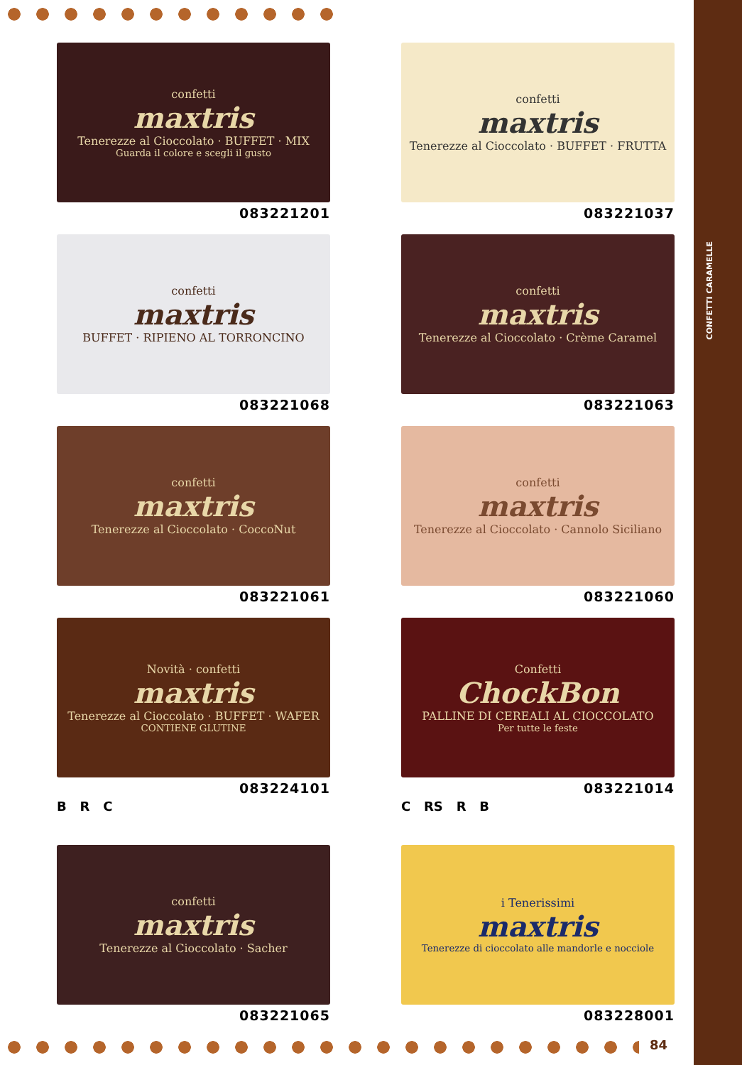CONFETTI CARAMELLE
confetti
maxtris
Tenerezze al Cioccolato · BUFFET · MIX
Guarda il colore e scegli il gusto
083221201
confetti
maxtris
Tenerezze al Cioccolato · BUFFET · FRUTTA
083221037
confetti
maxtris
BUFFET · RIPIENO AL TORRONCINO
083221068
confetti
maxtris
Tenerezze al Cioccolato · Crème Caramel
083221063
confetti
maxtris
Tenerezze al Cioccolato · CoccoNut
083221061
confetti
maxtris
Tenerezze al Cioccolato · Cannolo Siciliano
083221060
Novità · confetti
maxtris
Tenerezze al Cioccolato · BUFFET · WAFER
CONTIENE GLUTINE
083224101
B R C
Confetti
ChockBon
PALLINE DI CEREALI AL CIOCCOLATO
Per tutte le feste
083221014
C RS R B
confetti
maxtris
Tenerezze al Cioccolato · Sacher
083221065
i Tenerissimi
maxtris
Tenerezze di cioccolato alle mandorle e nocciole
083228001
84